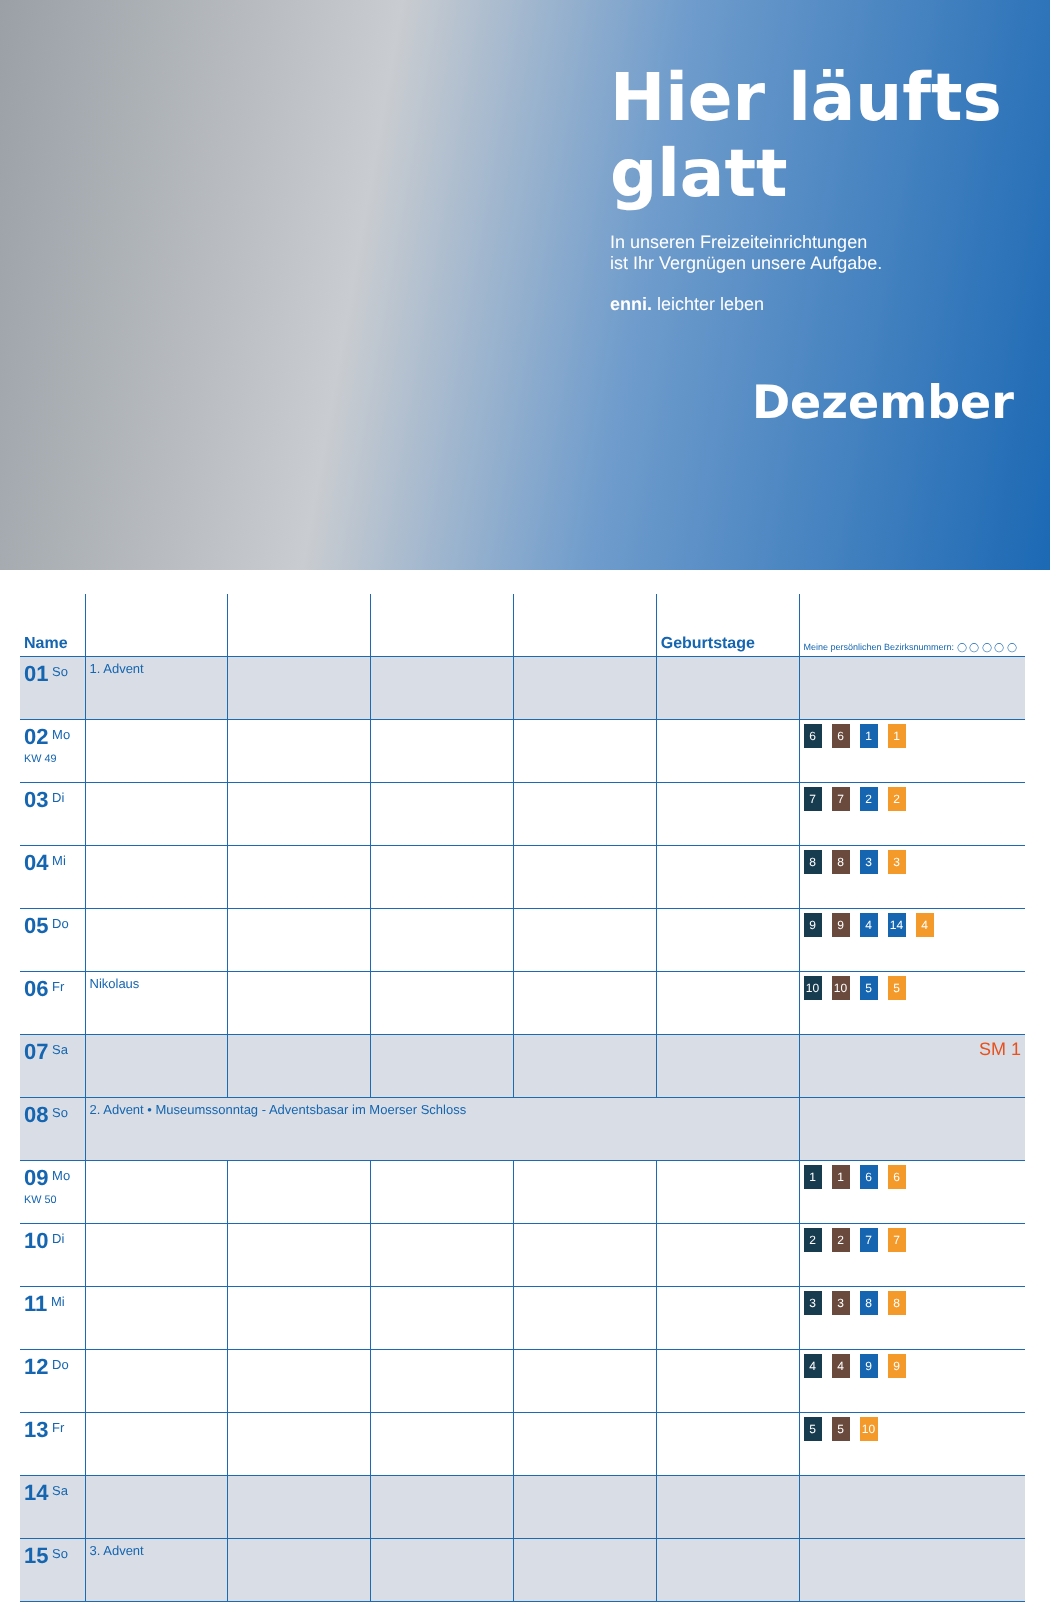Hier läufts glatt
In unseren Freizeiteinrichtungen
ist Ihr Vergnügen unsere Aufgabe.
enni. leichter leben
Dezember
| Name | | | | | Geburtstage | Meine persönlichen Bezirksnummern: ◯ ◯ ◯ ◯ ◯ |
| --- | --- | --- | --- | --- | --- | --- |
| 01 So | 1. Advent | | | | | |
| 02 Mo KW 49 | | | | | | 6 6 1 1 |
| 03 Di | | | | | | 7 7 2 2 |
| 04 Mi | | | | | | 8 8 3 3 |
| 05 Do | | | | | | 9 9 4 14 4 |
| 06 Fr | Nikolaus | | | | | 10 10 5 5 |
| 07 Sa | | | | | | SM 1 |
| 08 So | 2. Advent • Museumssonntag - Adventsbasar im Moerser Schloss | | | | | |
| 09 Mo KW 50 | | | | | | 1 1 6 6 |
| 10 Di | | | | | | 2 2 7 7 |
| 11 Mi | | | | | | 3 3 8 8 |
| 12 Do | | | | | | 4 4 9 9 |
| 13 Fr | | | | | | 5 5 10 |
| 14 Sa | | | | | | |
| 15 So | 3. Advent | | | | | |